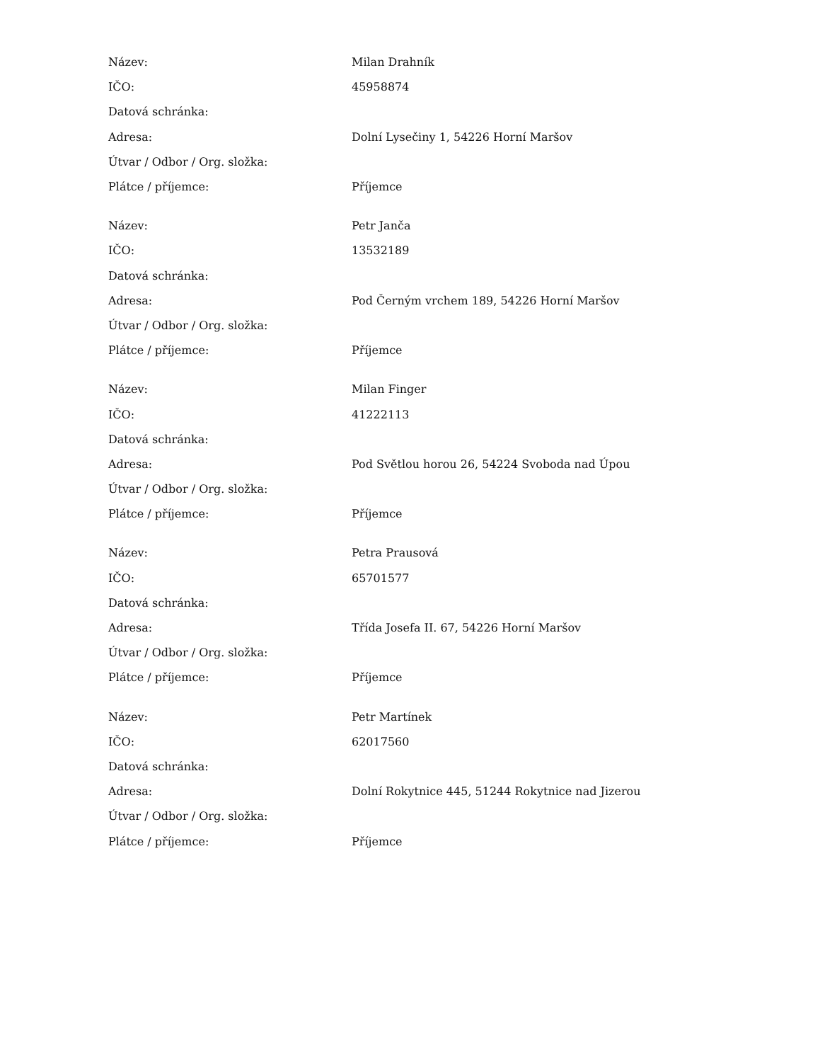| Název: | Milan Drahník |
| IČO: | 45958874 |
| Datová schránka: | |
| Adresa: | Dolní Lysečiny 1, 54226 Horní Maršov |
| Útvar / Odbor / Org. složka: | |
| Plátce / příjemce: | Příjemce |
| Název: | Petr Janča |
| IČO: | 13532189 |
| Datová schránka: | |
| Adresa: | Pod Černým vrchem 189, 54226 Horní Maršov |
| Útvar / Odbor / Org. složka: | |
| Plátce / příjemce: | Příjemce |
| Název: | Milan Finger |
| IČO: | 41222113 |
| Datová schránka: | |
| Adresa: | Pod Světlou horou 26, 54224 Svoboda nad Úpou |
| Útvar / Odbor / Org. složka: | |
| Plátce / příjemce: | Příjemce |
| Název: | Petra Prausová |
| IČO: | 65701577 |
| Datová schránka: | |
| Adresa: | Třída Josefa II. 67, 54226 Horní Maršov |
| Útvar / Odbor / Org. složka: | |
| Plátce / příjemce: | Příjemce |
| Název: | Petr Martínek |
| IČO: | 62017560 |
| Datová schránka: | |
| Adresa: | Dolní Rokytnice 445, 51244 Rokytnice nad Jizerou |
| Útvar / Odbor / Org. složka: | |
| Plátce / příjemce: | Příjemce |